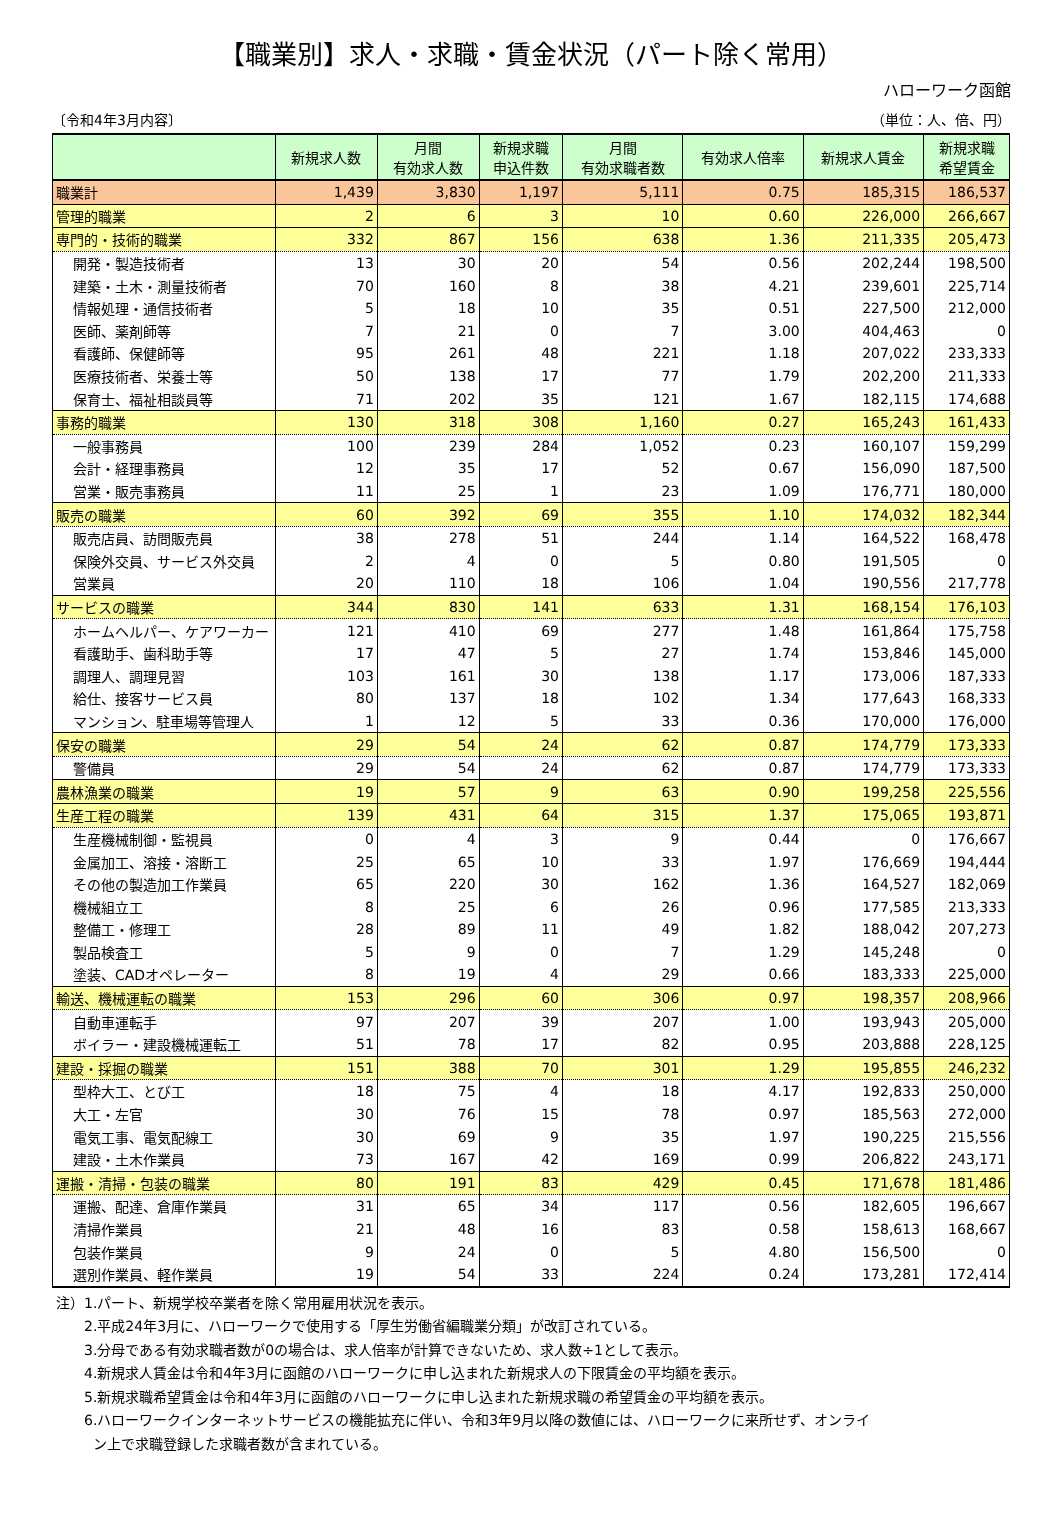【職業別】求人・求職・賃金状況（パート除く常用）
ハローワーク函館
〔令和4年3月内容〕 （単位：人、倍、円）
| | 新規求人数 | 月間 有効求人数 | 新規求職 申込件数 | 月間 有効求職者数 | 有効求人倍率 | 新規求人賃金 | 新規求職 希望賃金 |
| --- | --- | --- | --- | --- | --- | --- | --- |
| 職業計 | 1,439 | 3,830 | 1,197 | 5,111 | 0.75 | 185,315 | 186,537 |
| 管理的職業 | 2 | 6 | 3 | 10 | 0.60 | 226,000 | 266,667 |
| 専門的・技術的職業 | 332 | 867 | 156 | 638 | 1.36 | 211,335 | 205,473 |
| 開発・製造技術者 | 13 | 30 | 20 | 54 | 0.56 | 202,244 | 198,500 |
| 建築・土木・測量技術者 | 70 | 160 | 8 | 38 | 4.21 | 239,601 | 225,714 |
| 情報処理・通信技術者 | 5 | 18 | 10 | 35 | 0.51 | 227,500 | 212,000 |
| 医師、薬剤師等 | 7 | 21 | 0 | 7 | 3.00 | 404,463 | 0 |
| 看護師、保健師等 | 95 | 261 | 48 | 221 | 1.18 | 207,022 | 233,333 |
| 医療技術者、栄養士等 | 50 | 138 | 17 | 77 | 1.79 | 202,200 | 211,333 |
| 保育士、福祉相談員等 | 71 | 202 | 35 | 121 | 1.67 | 182,115 | 174,688 |
| 事務的職業 | 130 | 318 | 308 | 1,160 | 0.27 | 165,243 | 161,433 |
| 一般事務員 | 100 | 239 | 284 | 1,052 | 0.23 | 160,107 | 159,299 |
| 会計・経理事務員 | 12 | 35 | 17 | 52 | 0.67 | 156,090 | 187,500 |
| 営業・販売事務員 | 11 | 25 | 1 | 23 | 1.09 | 176,771 | 180,000 |
| 販売の職業 | 60 | 392 | 69 | 355 | 1.10 | 174,032 | 182,344 |
| 販売店員、訪問販売員 | 38 | 278 | 51 | 244 | 1.14 | 164,522 | 168,478 |
| 保険外交員、サービス外交員 | 2 | 4 | 0 | 5 | 0.80 | 191,505 | 0 |
| 営業員 | 20 | 110 | 18 | 106 | 1.04 | 190,556 | 217,778 |
| サービスの職業 | 344 | 830 | 141 | 633 | 1.31 | 168,154 | 176,103 |
| ホームヘルパー、ケアワーカー | 121 | 410 | 69 | 277 | 1.48 | 161,864 | 175,758 |
| 看護助手、歯科助手等 | 17 | 47 | 5 | 27 | 1.74 | 153,846 | 145,000 |
| 調理人、調理見習 | 103 | 161 | 30 | 138 | 1.17 | 173,006 | 187,333 |
| 給仕、接客サービス員 | 80 | 137 | 18 | 102 | 1.34 | 177,643 | 168,333 |
| マンション、駐車場等管理人 | 1 | 12 | 5 | 33 | 0.36 | 170,000 | 176,000 |
| 保安の職業 | 29 | 54 | 24 | 62 | 0.87 | 174,779 | 173,333 |
| 警備員 | 29 | 54 | 24 | 62 | 0.87 | 174,779 | 173,333 |
| 農林漁業の職業 | 19 | 57 | 9 | 63 | 0.90 | 199,258 | 225,556 |
| 生産工程の職業 | 139 | 431 | 64 | 315 | 1.37 | 175,065 | 193,871 |
| 生産機械制御・監視員 | 0 | 4 | 3 | 9 | 0.44 | 0 | 176,667 |
| 金属加工、溶接・溶断工 | 25 | 65 | 10 | 33 | 1.97 | 176,669 | 194,444 |
| その他の製造加工作業員 | 65 | 220 | 30 | 162 | 1.36 | 164,527 | 182,069 |
| 機械組立工 | 8 | 25 | 6 | 26 | 0.96 | 177,585 | 213,333 |
| 整備工・修理工 | 28 | 89 | 11 | 49 | 1.82 | 188,042 | 207,273 |
| 製品検査工 | 5 | 9 | 0 | 7 | 1.29 | 145,248 | 0 |
| 塗装、CADオペレーター | 8 | 19 | 4 | 29 | 0.66 | 183,333 | 225,000 |
| 輸送、機械運転の職業 | 153 | 296 | 60 | 306 | 0.97 | 198,357 | 208,966 |
| 自動車運転手 | 97 | 207 | 39 | 207 | 1.00 | 193,943 | 205,000 |
| ボイラー・建設機械運転工 | 51 | 78 | 17 | 82 | 0.95 | 203,888 | 228,125 |
| 建設・採掘の職業 | 151 | 388 | 70 | 301 | 1.29 | 195,855 | 246,232 |
| 型枠大工、とび工 | 18 | 75 | 4 | 18 | 4.17 | 192,833 | 250,000 |
| 大工・左官 | 30 | 76 | 15 | 78 | 0.97 | 185,563 | 272,000 |
| 電気工事、電気配線工 | 30 | 69 | 9 | 35 | 1.97 | 190,225 | 215,556 |
| 建設・土木作業員 | 73 | 167 | 42 | 169 | 0.99 | 206,822 | 243,171 |
| 運搬・清掃・包装の職業 | 80 | 191 | 83 | 429 | 0.45 | 171,678 | 181,486 |
| 運搬、配達、倉庫作業員 | 31 | 65 | 34 | 117 | 0.56 | 182,605 | 196,667 |
| 清掃作業員 | 21 | 48 | 16 | 83 | 0.58 | 158,613 | 168,667 |
| 包装作業員 | 9 | 24 | 0 | 5 | 4.80 | 156,500 | 0 |
| 選別作業員、軽作業員 | 19 | 54 | 33 | 224 | 0.24 | 173,281 | 172,414 |
注）1.パート、新規学校卒業者を除く常用雇用状況を表示。
2.平成24年3月に、ハローワークで使用する「厚生労働省編職業分類」が改訂されている。
3.分母である有効求職者数が0の場合は、求人倍率が計算できないため、求人数÷1として表示。
4.新規求人賃金は令和4年3月に函館のハローワークに申し込まれた新規求人の下限賃金の平均額を表示。
5.新規求職希望賃金は令和4年3月に函館のハローワークに申し込まれた新規求職の希望賃金の平均額を表示。
6.ハローワークインターネットサービスの機能拡充に伴い、令和3年9月以降の数値には、ハローワークに来所せず、オンライ
ン上で求職登録した求職者数が含まれている。